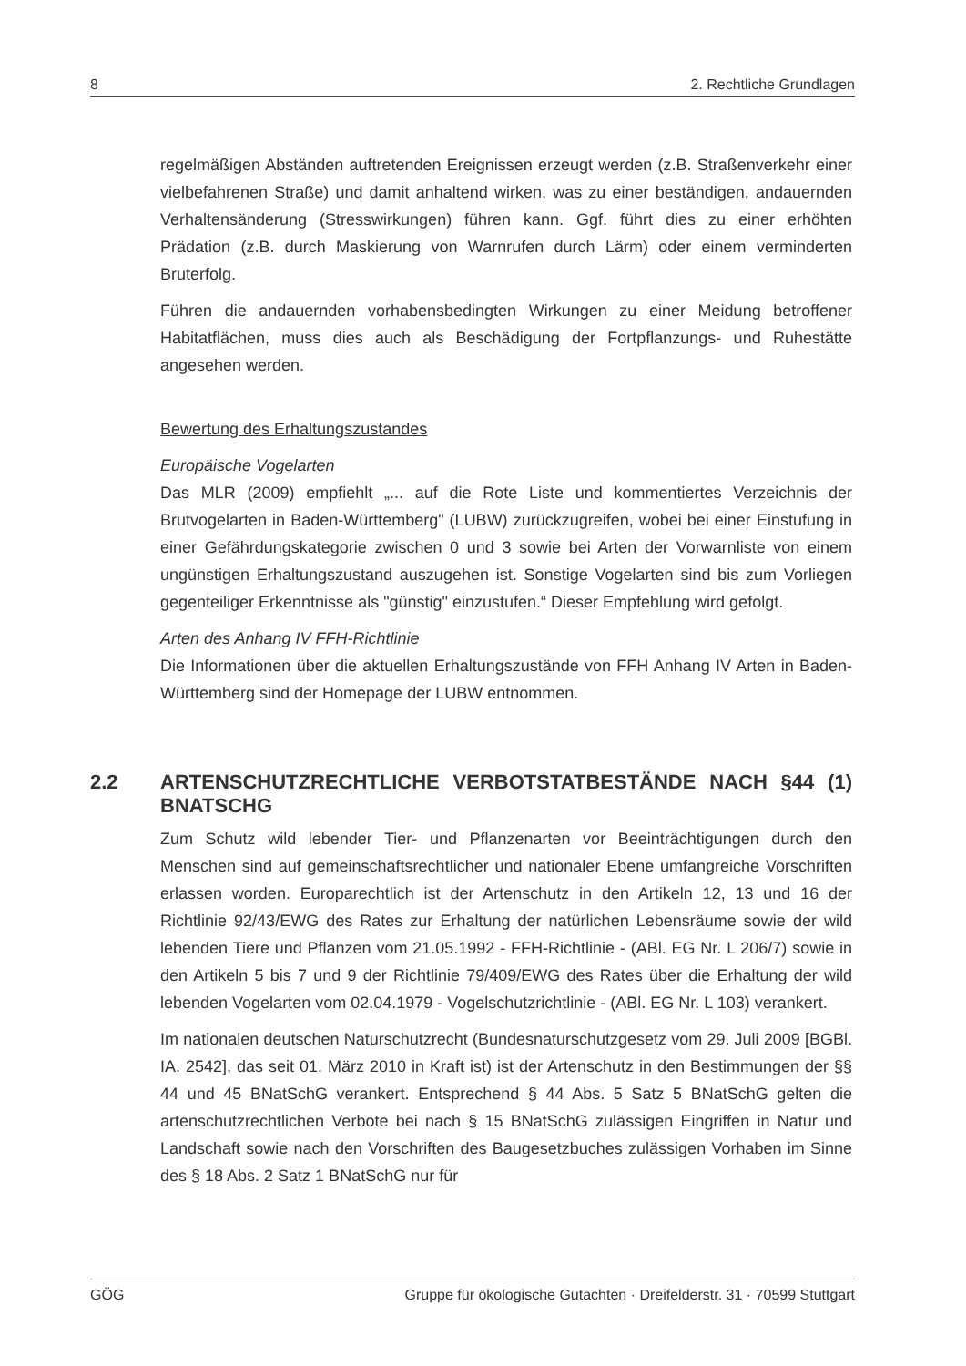8 2. Rechtliche Grundlagen
regelmäßigen Abständen auftretenden Ereignissen erzeugt werden (z.B. Straßenverkehr einer vielbefahrenen Straße) und damit anhaltend wirken, was zu einer beständigen, andauernden Verhaltensänderung (Stresswirkungen) führen kann. Ggf. führt dies zu einer erhöhten Prädation (z.B. durch Maskierung von Warnrufen durch Lärm) oder einem verminderten Bruterfolg.
Führen die andauernden vorhabensbedingten Wirkungen zu einer Meidung betroffener Habitatflächen, muss dies auch als Beschädigung der Fortpflanzungs- und Ruhestätte angesehen werden.
Bewertung des Erhaltungszustandes
Europäische Vogelarten
Das MLR (2009) empfiehlt „... auf die Rote Liste und kommentiertes Verzeichnis der Brutvogelarten in Baden-Württemberg" (LUBW) zurückzugreifen, wobei bei einer Einstufung in einer Gefährdungskategorie zwischen 0 und 3 sowie bei Arten der Vorwarnliste von einem ungünstigen Erhaltungszustand auszugehen ist. Sonstige Vogelarten sind bis zum Vorliegen gegenteiliger Erkenntnisse als "günstig" einzustufen.“ Dieser Empfehlung wird gefolgt.
Arten des Anhang IV FFH-Richtlinie
Die Informationen über die aktuellen Erhaltungszustände von FFH Anhang IV Arten in Baden-Württemberg sind der Homepage der LUBW entnommen.
2.2 ARTENSCHUTZRECHTLICHE VERBOTSTATBESTÄNDE NACH §44 (1) BNATSCHG
Zum Schutz wild lebender Tier- und Pflanzenarten vor Beeinträchtigungen durch den Menschen sind auf gemeinschaftsrechtlicher und nationaler Ebene umfangreiche Vorschriften erlassen worden. Europarechtlich ist der Artenschutz in den Artikeln 12, 13 und 16 der Richtlinie 92/43/EWG des Rates zur Erhaltung der natürlichen Lebensräume sowie der wild lebenden Tiere und Pflanzen vom 21.05.1992 - FFH-Richtlinie - (ABl. EG Nr. L 206/7) sowie in den Artikeln 5 bis 7 und 9 der Richtlinie 79/409/EWG des Rates über die Erhaltung der wild lebenden Vogelarten vom 02.04.1979 - Vogelschutzrichtlinie - (ABl. EG Nr. L 103) verankert.
Im nationalen deutschen Naturschutzrecht (Bundesnaturschutzgesetz vom 29. Juli 2009 [BGBl. IA. 2542], das seit 01. März 2010 in Kraft ist) ist der Artenschutz in den Bestimmungen der §§ 44 und 45 BNatSchG verankert. Entsprechend § 44 Abs. 5 Satz 5 BNatSchG gelten die artenschutzrechtlichen Verbote bei nach § 15 BNatSchG zulässigen Eingriffen in Natur und Landschaft sowie nach den Vorschriften des Baugesetzbuches zulässigen Vorhaben im Sinne des § 18 Abs. 2 Satz 1 BNatSchG nur für
GÖG Gruppe für ökologische Gutachten · Dreifelderstr. 31 · 70599 Stuttgart